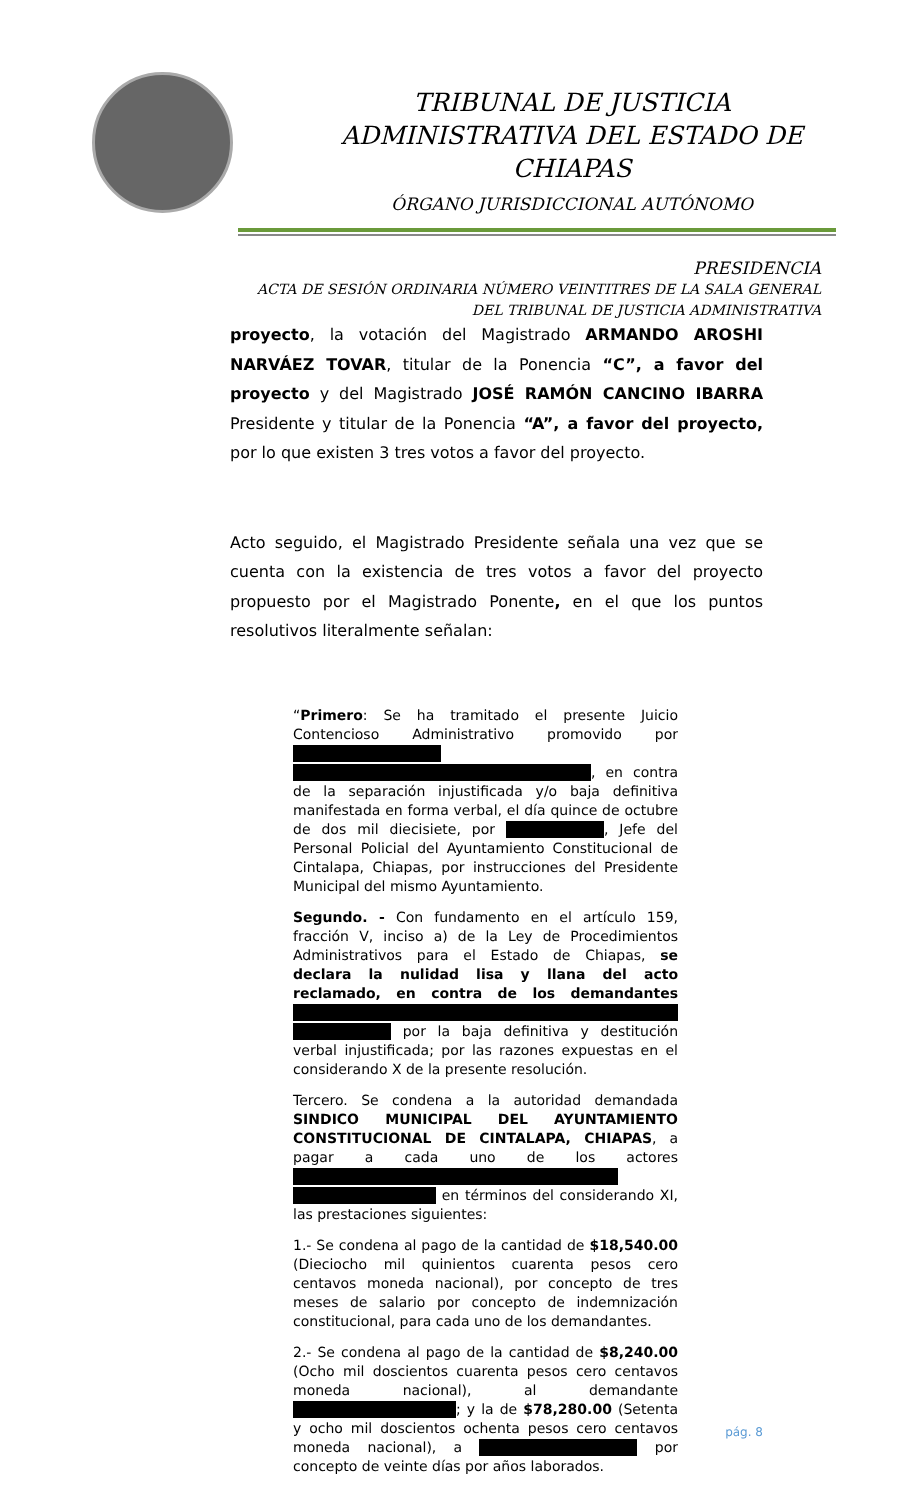TRIBUNAL DE JUSTICIA
ADMINISTRATIVA DEL ESTADO DE
CHIAPAS
ÓRGANO JURISDICCIONAL AUTÓNOMO
PRESIDENCIA
ACTA DE SESIÓN ORDINARIA NÚMERO VEINTITRES DE LA SALA GENERAL
DEL TRIBUNAL DE JUSTICIA ADMINISTRATIVA
proyecto, la votación del Magistrado ARMANDO AROSHI NARVÁEZ TOVAR, titular de la Ponencia “C”, a favor del proyecto y del Magistrado JOSÉ RAMÓN CANCINO IBARRA Presidente y titular de la Ponencia “A”, a favor del proyecto, por lo que existen 3 tres votos a favor del proyecto.
Acto seguido, el Magistrado Presidente señala una vez que se cuenta con la existencia de tres votos a favor del proyecto propuesto por el Magistrado Ponente, en el que los puntos resolutivos literalmente señalan:
“Primero: Se ha tramitado el presente Juicio Contencioso Administrativo promovido por , en contra de la separación injustificada y/o baja definitiva manifestada en forma verbal, el día quince de octubre de dos mil diecisiete, por , Jefe del Personal Policial del Ayuntamiento Constitucional de Cintalapa, Chiapas, por instrucciones del Presidente Municipal del mismo Ayuntamiento.
Segundo. - Con fundamento en el artículo 159, fracción V, inciso a) de la Ley de Procedimientos Administrativos para el Estado de Chiapas, se declara la nulidad lisa y llana del acto reclamado, en contra de los demandantes por la baja definitiva y destitución verbal injustificada; por las razones expuestas en el considerando X de la presente resolución.
Tercero. Se condena a la autoridad demandada SINDICO MUNICIPAL DEL AYUNTAMIENTO CONSTITUCIONAL DE CINTALAPA, CHIAPAS, a pagar a cada uno de los actores en términos del considerando XI, las prestaciones siguientes:
1.- Se condena al pago de la cantidad de $18,540.00 (Dieciocho mil quinientos cuarenta pesos cero centavos moneda nacional), por concepto de tres meses de salario por concepto de indemnización constitucional, para cada uno de los demandantes.
2.- Se condena al pago de la cantidad de $8,240.00 (Ocho mil doscientos cuarenta pesos cero centavos moneda nacional), al demandante ; y la de $78,280.00 (Setenta y ocho mil doscientos ochenta pesos cero centavos moneda nacional), a por concepto de veinte días por años laborados.
pág. 8